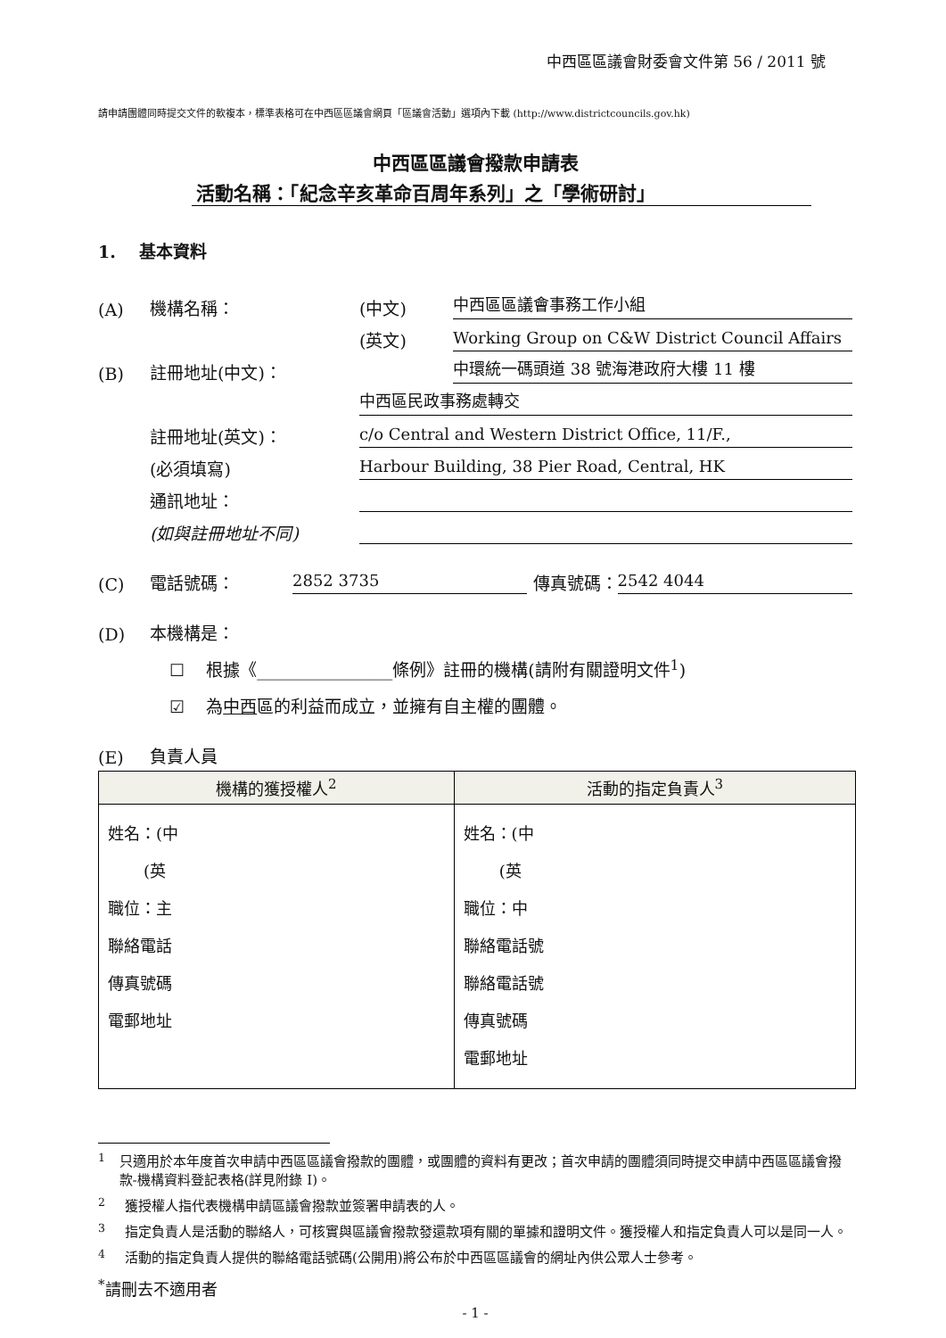中西區區議會財委會文件第 56 / 2011 號
請申請團體同時提交文件的軟複本，標準表格可在中西區區議會網頁「區議會活動」選項內下載 (http://www.districtcouncils.gov.hk)
中西區區議會撥款申請表
活動名稱：「紀念辛亥革命百周年系列」之「學術研討」
1. 基本資料
(A) 機構名稱： (中文) 中西區區議會事務工作小組
(英文) Working Group on C&W District Council Affairs
(B) 註冊地址(中文)： 中環統一碼頭道 38 號海港政府大樓 11 樓
中西區民政事務處轉交
註冊地址(英文)： c/o Central and Western District Office, 11/F.,
(必須填寫) Harbour Building, 38 Pier Road, Central, HK
通訊地址：
(如與註冊地址不同)
(C) 電話號碼： 2852 3735 傳真號碼： 2542 4044
(D) 本機構是：
☐ 根據《________________條例》註冊的機構(請附有關證明文件<sup>1</sup>)
☑ 為中西區的利益而成立，並擁有自主權的團體。
(E) 負責人員
| 機構的獲授權人<sup>2</sup> | 活動的指定負責人<sup>3</sup> |
| --- | --- |
| 姓名：(中 (英 職位：主 聯絡電話 傳真號碼 電郵地址 | 姓名：(中 (英 職位：中 聯絡電話號 聯絡電話號 傳真號碼 電郵地址 |
<sup>1</sup> 只適用於本年度首次申請中西區區議會撥款的團體，或團體的資料有更改；首次申請的團體須同時提交申請中西區區議會撥款-機構資料登記表格(詳見附錄 I)。
<sup>2</sup> 獲授權人指代表機構申請區議會撥款並簽署申請表的人。
<sup>3</sup> 指定負責人是活動的聯絡人，可核實與區議會撥款發還款項有關的單據和證明文件。獲授權人和指定負責人可以是同一人。
<sup>4</sup> 活動的指定負責人提供的聯絡電話號碼(公開用)將公布於中西區區議會的網址內供公眾人士參考。
<sup>*</sup> 請刪去不適用者
- 1 -